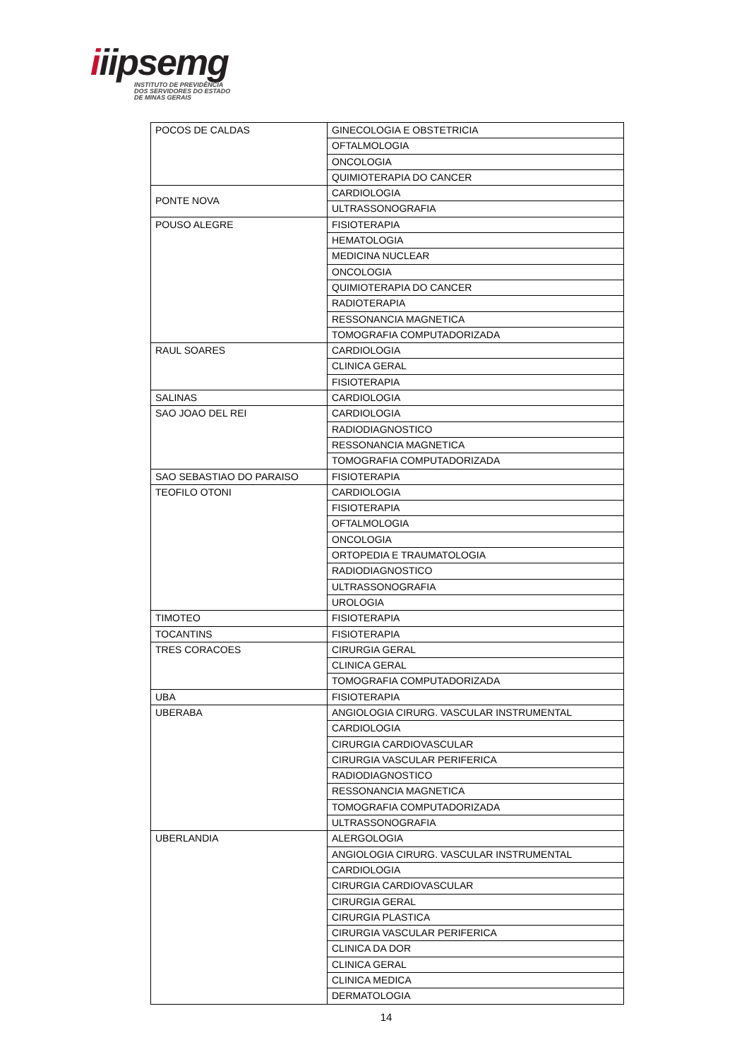iiipsemg
INSTITUTO DE PREVIDÊNCIA
DOS SERVIDORES DO ESTADO
DE MINAS GERAIS
| POCOS DE CALDAS | GINECOLOGIA E OBSTETRICIA |
| | OFTALMOLOGIA |
| | ONCOLOGIA |
| | QUIMIOTERAPIA DO CANCER |
| PONTE NOVA | CARDIOLOGIA |
| | ULTRASSONOGRAFIA |
| POUSO ALEGRE | FISIOTERAPIA |
| | HEMATOLOGIA |
| | MEDICINA NUCLEAR |
| | ONCOLOGIA |
| | QUIMIOTERAPIA DO CANCER |
| | RADIOTERAPIA |
| | RESSONANCIA MAGNETICA |
| | TOMOGRAFIA COMPUTADORIZADA |
| RAUL SOARES | CARDIOLOGIA |
| | CLINICA GERAL |
| | FISIOTERAPIA |
| SALINAS | CARDIOLOGIA |
| SAO JOAO DEL REI | CARDIOLOGIA |
| | RADIODIAGNOSTICO |
| | RESSONANCIA MAGNETICA |
| | TOMOGRAFIA COMPUTADORIZADA |
| SAO SEBASTIAO DO PARAISO | FISIOTERAPIA |
| TEOFILO OTONI | CARDIOLOGIA |
| | FISIOTERAPIA |
| | OFTALMOLOGIA |
| | ONCOLOGIA |
| | ORTOPEDIA E TRAUMATOLOGIA |
| | RADIODIAGNOSTICO |
| | ULTRASSONOGRAFIA |
| | UROLOGIA |
| TIMOTEO | FISIOTERAPIA |
| TOCANTINS | FISIOTERAPIA |
| TRES CORACOES | CIRURGIA GERAL |
| | CLINICA GERAL |
| | TOMOGRAFIA COMPUTADORIZADA |
| UBA | FISIOTERAPIA |
| UBERABA | ANGIOLOGIA CIRURG. VASCULAR INSTRUMENTAL |
| | CARDIOLOGIA |
| | CIRURGIA CARDIOVASCULAR |
| | CIRURGIA VASCULAR PERIFERICA |
| | RADIODIAGNOSTICO |
| | RESSONANCIA MAGNETICA |
| | TOMOGRAFIA COMPUTADORIZADA |
| | ULTRASSONOGRAFIA |
| UBERLANDIA | ALERGOLOGIA |
| | ANGIOLOGIA CIRURG. VASCULAR INSTRUMENTAL |
| | CARDIOLOGIA |
| | CIRURGIA CARDIOVASCULAR |
| | CIRURGIA GERAL |
| | CIRURGIA PLASTICA |
| | CIRURGIA VASCULAR PERIFERICA |
| | CLINICA DA DOR |
| | CLINICA GERAL |
| | CLINICA MEDICA |
| | DERMATOLOGIA |
14